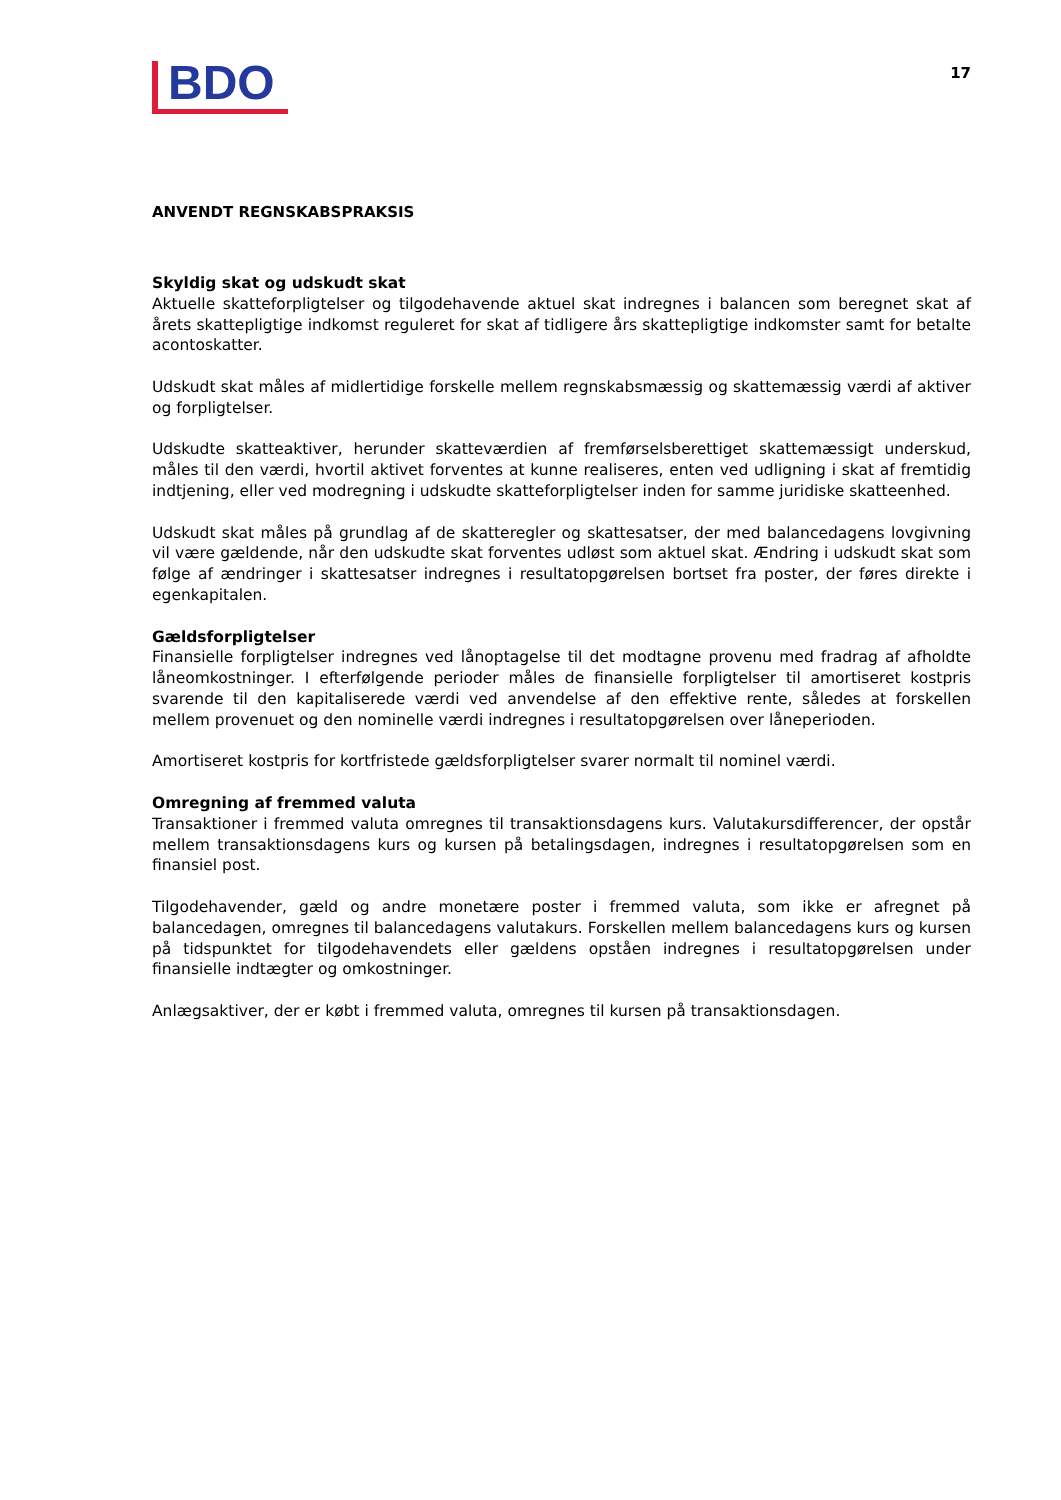BDO
17
ANVENDT REGNSKABSPRAKSIS
Skyldig skat og udskudt skat
Aktuelle skatteforpligtelser og tilgodehavende aktuel skat indregnes i balancen som beregnet skat af årets skattepligtige indkomst reguleret for skat af tidligere års skattepligtige indkomster samt for betalte acontoskatter.
Udskudt skat måles af midlertidige forskelle mellem regnskabsmæssig og skattemæssig værdi af aktiver og forpligtelser.
Udskudte skatteaktiver, herunder skatteværdien af fremførselsberettiget skattemæssigt underskud, måles til den værdi, hvortil aktivet forventes at kunne realiseres, enten ved udligning i skat af fremtidig indtjening, eller ved modregning i udskudte skatteforpligtelser inden for samme juridiske skatteenhed.
Udskudt skat måles på grundlag af de skatteregler og skattesatser, der med balancedagens lovgivning vil være gældende, når den udskudte skat forventes udløst som aktuel skat. Ændring i udskudt skat som følge af ændringer i skattesatser indregnes i resultatopgørelsen bortset fra poster, der føres direkte i egenkapitalen.
Gældsforpligtelser
Finansielle forpligtelser indregnes ved lånoptagelse til det modtagne provenu med fradrag af afholdte låneomkostninger. I efterfølgende perioder måles de finansielle forpligtelser til amortiseret kostpris svarende til den kapitaliserede værdi ved anvendelse af den effektive rente, således at forskellen mellem provenuet og den nominelle værdi indregnes i resultatopgørelsen over låneperioden.
Amortiseret kostpris for kortfristede gældsforpligtelser svarer normalt til nominel værdi.
Omregning af fremmed valuta
Transaktioner i fremmed valuta omregnes til transaktionsdagens kurs. Valutakursdifferencer, der opstår mellem transaktionsdagens kurs og kursen på betalingsdagen, indregnes i resultatopgørelsen som en finansiel post.
Tilgodehavender, gæld og andre monetære poster i fremmed valuta, som ikke er afregnet på balancedagen, omregnes til balancedagens valutakurs. Forskellen mellem balancedagens kurs og kursen på tidspunktet for tilgodehavendets eller gældens opståen indregnes i resultatopgørelsen under finansielle indtægter og omkostninger.
Anlægsaktiver, der er købt i fremmed valuta, omregnes til kursen på transaktionsdagen.